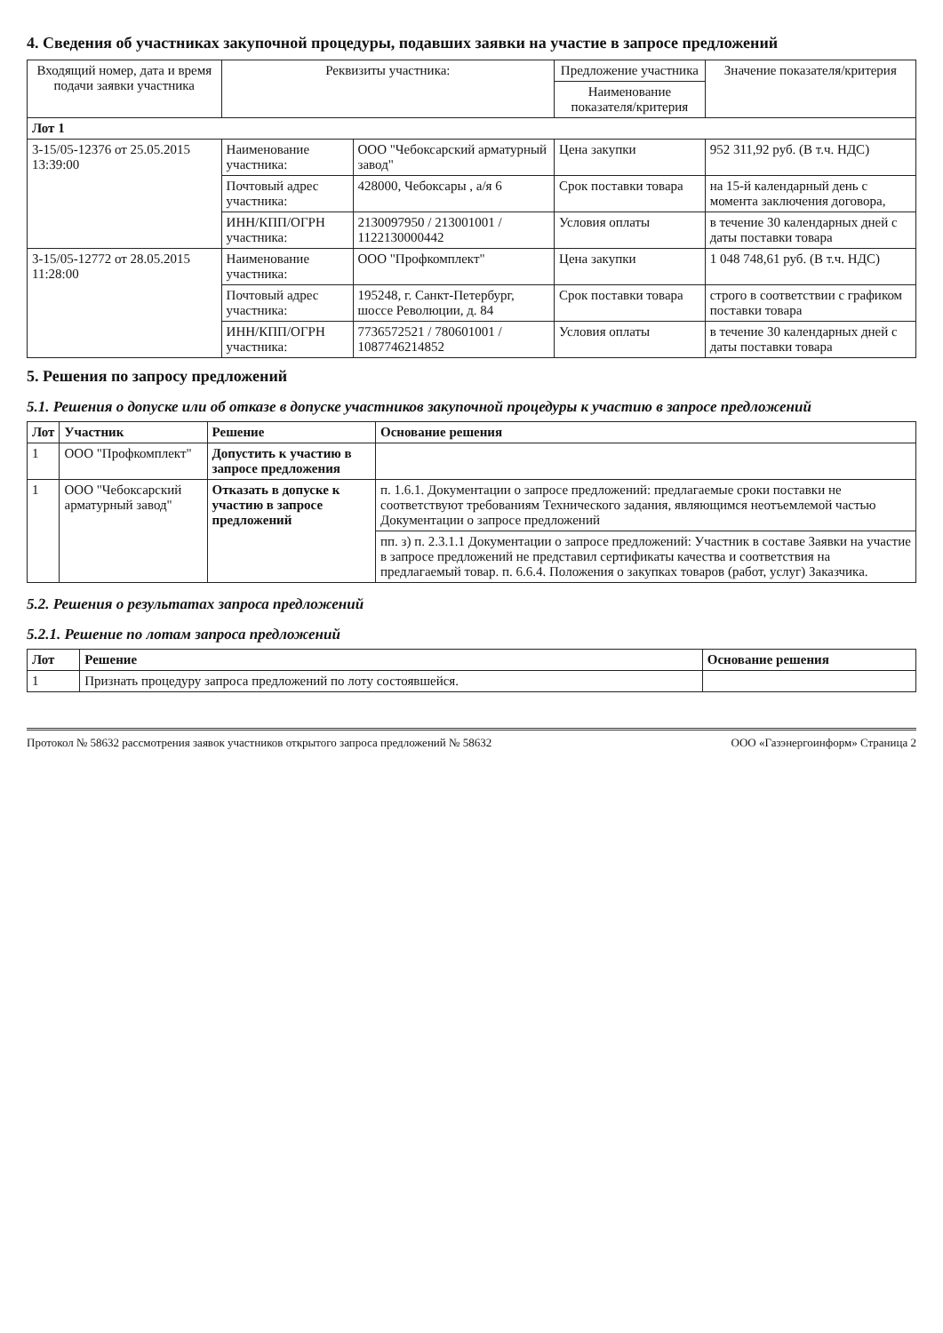4. Сведения об участниках закупочной процедуры, подавших заявки на участие в запросе предложений
| Входящий номер, дата и время подачи заявки участника | Реквизиты участника: | | Предложение участника | Значение показателя/критерия |
| | | | Наименование показателя/критерия | |
| Лот 1 | | | | |
| 3-15/05-12376 от 25.05.2015 13:39:00 | Наименование участника: | ООО "Чебоксарский арматурный завод" | Цена закупки | 952 311,92 руб. (В т.ч. НДС) |
| | Почтовый адрес участника: | 428000, Чебоксары , а/я 6 | Срок поставки товара | на 15-й календарный день с момента заключения договора, |
| | ИНН/КПП/ОГРН участника: | 2130097950 / 213001001 / 1122130000442 | Условия оплаты | в течение 30 календарных дней с даты поставки товара |
| 3-15/05-12772 от 28.05.2015 11:28:00 | Наименование участника: | ООО "Профкомплект" | Цена закупки | 1 048 748,61 руб. (В т.ч. НДС) |
| | Почтовый адрес участника: | 195248, г. Санкт-Петербург, шоссе Революции, д. 84 | Срок поставки товара | строго в соответствии с графиком поставки товара |
| | ИНН/КПП/ОГРН участника: | 7736572521 / 780601001 / 1087746214852 | Условия оплаты | в течение 30 календарных дней с даты поставки товара |
5. Решения по запросу предложений
5.1. Решения о допуске или об отказе в допуске участников закупочной процедуры к участию в запросе предложений
| Лот | Участник | Решение | Основание решения |
| --- | --- | --- | --- |
| 1 | ООО "Профкомплект" | Допустить к участию в запросе предложения | |
| 1 | ООО "Чебоксарский арматурный завод" | Отказать в допуске к участию в запросе предложений | п. 1.6.1. Документации о запросе предложений: предлагаемые сроки поставки не соответствуют требованиям Технического задания, являющимся неотъемлемой частью Документации о запросе предложений |
| | | | пп. з) п. 2.3.1.1 Документации о запросе предложений: Участник в составе Заявки на участие в запросе предложений не представил сертификаты качества и соответствия на предлагаемый товар. п. 6.6.4. Положения о закупках товаров (работ, услуг) Заказчика. |
5.2. Решения о результатах запроса предложений
5.2.1. Решение по лотам запроса предложений
| Лот | Решение | Основание решения |
| --- | --- | --- |
| 1 | Признать процедуру запроса предложений по лоту состоявшейся. | |
Протокол № 58632 рассмотрения заявок участников открытого запроса предложений № 58632 ООО «Газэнергоинформ» Страница 2